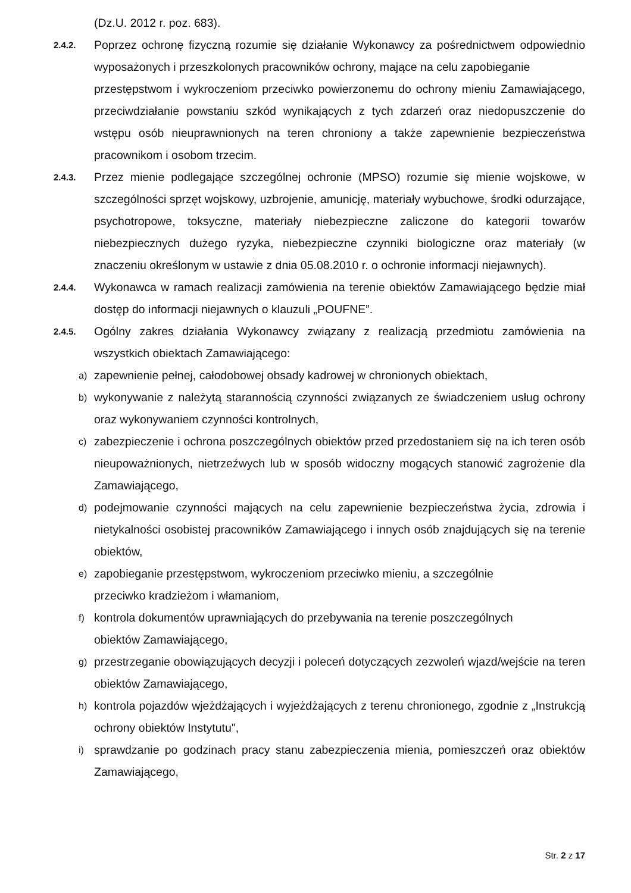(Dz.U. 2012 r. poz. 683).
2.4.2.
Poprzez ochronę fizyczną rozumie się działanie Wykonawcy za pośrednictwem odpowiednio wyposażonych i przeszkolonych pracowników ochrony, mające na celu zapobieganie
przestępstwom i wykroczeniom przeciwko powierzonemu do ochrony mieniu Zamawiającego, przeciwdziałanie powstaniu szkód wynikających z tych zdarzeń oraz niedopuszczenie do wstępu osób nieuprawnionych na teren chroniony a także zapewnienie bezpieczeństwa pracownikom i osobom trzecim.
2.4.3.
Przez mienie podlegające szczególnej ochronie (MPSO) rozumie się mienie wojskowe, w szczególności sprzęt wojskowy, uzbrojenie, amunicję, materiały wybuchowe, środki odurzające, psychotropowe, toksyczne, materiały niebezpieczne zaliczone do kategorii towarów niebezpiecznych dużego ryzyka, niebezpieczne czynniki biologiczne oraz materiały (w znaczeniu określonym w ustawie z dnia 05.08.2010 r. o ochronie informacji niejawnych).
2.4.4.
Wykonawca w ramach realizacji zamówienia na terenie obiektów Zamawiającego będzie miał dostęp do informacji niejawnych o klauzuli „POUFNE”.
2.4.5.
Ogólny zakres działania Wykonawcy związany z realizacją przedmiotu zamówienia na wszystkich obiektach Zamawiającego:
a)
zapewnienie pełnej, całodobowej obsady kadrowej w chronionych obiektach,
b)
wykonywanie z należytą starannością czynności związanych ze świadczeniem usług ochrony oraz wykonywaniem czynności kontrolnych,
c)
zabezpieczenie i ochrona poszczególnych obiektów przed przedostaniem się na ich teren osób nieupoważnionych, nietrzeźwych lub w sposób widoczny mogących stanowić zagrożenie dla Zamawiającego,
d)
podejmowanie czynności mających na celu zapewnienie bezpieczeństwa życia, zdrowia i nietykalności osobistej pracowników Zamawiającego i innych osób znajdujących się na terenie obiektów,
e)
zapobieganie przestępstwom, wykroczeniom przeciwko mieniu, a szczególnie
przeciwko kradzieżom i włamaniom,
f)
kontrola dokumentów uprawniających do przebywania na terenie poszczególnych
obiektów Zamawiającego,
g)
przestrzeganie obowiązujących decyzji i poleceń dotyczących zezwoleń wjazd/wejście na teren obiektów Zamawiającego,
h)
kontrola pojazdów wjeżdżających i wyjeżdżających z terenu chronionego, zgodnie z „Instrukcją ochrony obiektów Instytutu",
i)
sprawdzanie po godzinach pracy stanu zabezpieczenia mienia, pomieszczeń oraz obiektów Zamawiającego,
Str. 2 z 17